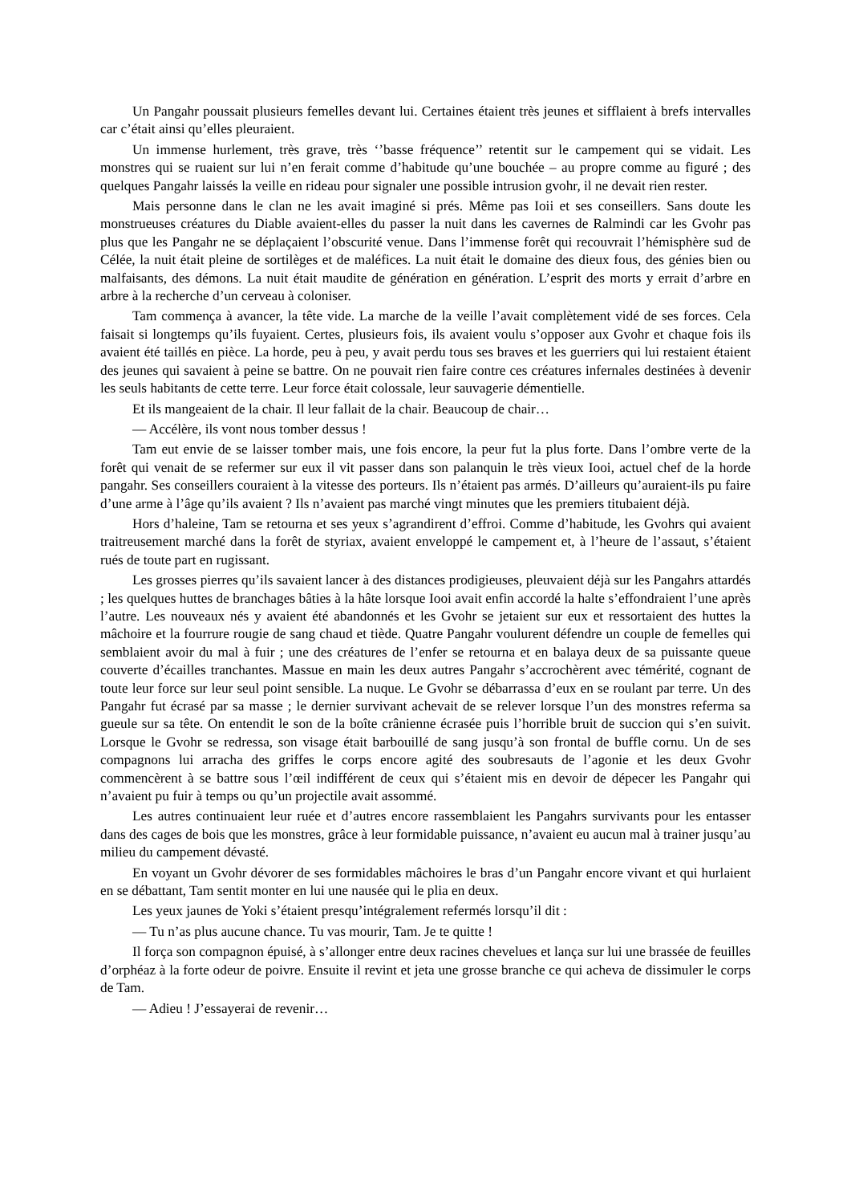Un Pangahr poussait plusieurs femelles devant lui. Certaines étaient très jeunes et sifflaient à brefs intervalles car c’était ainsi qu’elles pleuraient.
Un immense hurlement, très grave, très ‘’basse fréquence’’ retentit sur le campement qui se vidait. Les monstres qui se ruaient sur lui n’en ferait comme d’habitude qu’une bouchée – au propre comme au figuré ; des quelques Pangahr laissés la veille en rideau pour signaler une possible intrusion gvohr, il ne devait rien rester.
Mais personne dans le clan ne les avait imaginé si prés. Même pas Ioii et ses conseillers. Sans doute les monstrueuses créatures du Diable avaient-elles du passer la nuit dans les cavernes de Ralmindi car les Gvohr pas plus que les Pangahr ne se déplaçaient l’obscurité venue. Dans l’immense forêt qui recouvrait l’hémisphère sud de Célée, la nuit était pleine de sortilèges et de maléfices. La nuit était le domaine des dieux fous, des génies bien ou malfaisants, des démons. La nuit était maudite de génération en génération. L’esprit des morts y errait d’arbre en arbre à la recherche d’un cerveau à coloniser.
Tam commença à avancer, la tête vide. La marche de la veille l’avait complètement vidé de ses forces. Cela faisait si longtemps qu’ils fuyaient. Certes, plusieurs fois, ils avaient voulu s’opposer aux Gvohr et chaque fois ils avaient été taillés en pièce. La horde, peu à peu, y avait perdu tous ses braves et les guerriers qui lui restaient étaient des jeunes qui savaient à peine se battre. On ne pouvait rien faire contre ces créatures infernales destinées à devenir les seuls habitants de cette terre. Leur force était colossale, leur sauvagerie démentielle.
Et ils mangeaient de la chair. Il leur fallait de la chair. Beaucoup de chair…
— Accélère, ils vont nous tomber dessus !
Tam eut envie de se laisser tomber mais, une fois encore, la peur fut la plus forte. Dans l’ombre verte de la forêt qui venait de se refermer sur eux il vit passer dans son palanquin le très vieux Iooi, actuel chef de la horde pangahr. Ses conseillers couraient à la vitesse des porteurs. Ils n’étaient pas armés. D’ailleurs qu’auraient-ils pu faire d’une arme à l’âge qu’ils avaient ? Ils n’avaient pas marché vingt minutes que les premiers titubaient déjà.
Hors d’haleine, Tam se retourna et ses yeux s’agrandirent d’effroi. Comme d’habitude, les Gvohrs qui avaient traitreusement marché dans la forêt de styriax, avaient enveloppé le campement et, à l’heure de l’assaut, s’étaient rués de toute part en rugissant.
Les grosses pierres qu’ils savaient lancer à des distances prodigieuses, pleuvaient déjà sur les Pangahrs attardés ; les quelques huttes de branchages bâties à la hâte lorsque Iooi avait enfin accordé la halte s’effondraient l’une après l’autre. Les nouveaux nés y avaient été abandonnés et les Gvohr se jetaient sur eux et ressortaient des huttes la mâchoire et la fourrure rougie de sang chaud et tiède. Quatre Pangahr voulurent défendre un couple de femelles qui semblaient avoir du mal à fuir ; une des créatures de l’enfer se retourna et en balaya deux de sa puissante queue couverte d’écailles tranchantes. Massue en main les deux autres Pangahr s’accrochèrent avec témérité, cognant de toute leur force sur leur seul point sensible. La nuque. Le Gvohr se débarrassa d’eux en se roulant par terre. Un des Pangahr fut écrasé par sa masse ; le dernier survivant achevait de se relever lorsque l’un des monstres referma sa gueule sur sa tête. On entendit le son de la boîte crânienne écrasée puis l’horrible bruit de succion qui s’en suivit. Lorsque le Gvohr se redressa, son visage était barbouillé de sang jusqu’à son frontal de buffle cornu. Un de ses compagnons lui arracha des griffes le corps encore agité des soubresauts de l’agonie et les deux Gvohr commencèrent à se battre sous l’œil indifférent de ceux qui s’étaient mis en devoir de dépecer les Pangahr qui n’avaient pu fuir à temps ou qu’un projectile avait assommé.
Les autres continuaient leur ruée et d’autres encore rassemblaient les Pangahrs survivants pour les entasser dans des cages de bois que les monstres, grâce à leur formidable puissance, n’avaient eu aucun mal à trainer jusqu’au milieu du campement dévasté.
En voyant un Gvohr dévorer de ses formidables mâchoires le bras d’un Pangahr encore vivant et qui hurlaient en se débattant, Tam sentit monter en lui une nausée qui le plia en deux.
Les yeux jaunes de Yoki s’étaient presqu’intégralement refermés lorsqu’il dit :
— Tu n’as plus aucune chance. Tu vas mourir, Tam. Je te quitte !
Il força son compagnon épuisé, à s’allonger entre deux racines chevelues et lança sur lui une brassée de feuilles d’orphéaz à la forte odeur de poivre. Ensuite il revint et jeta une grosse branche ce qui acheva de dissimuler le corps de Tam.
— Adieu ! J’essayerai de revenir…